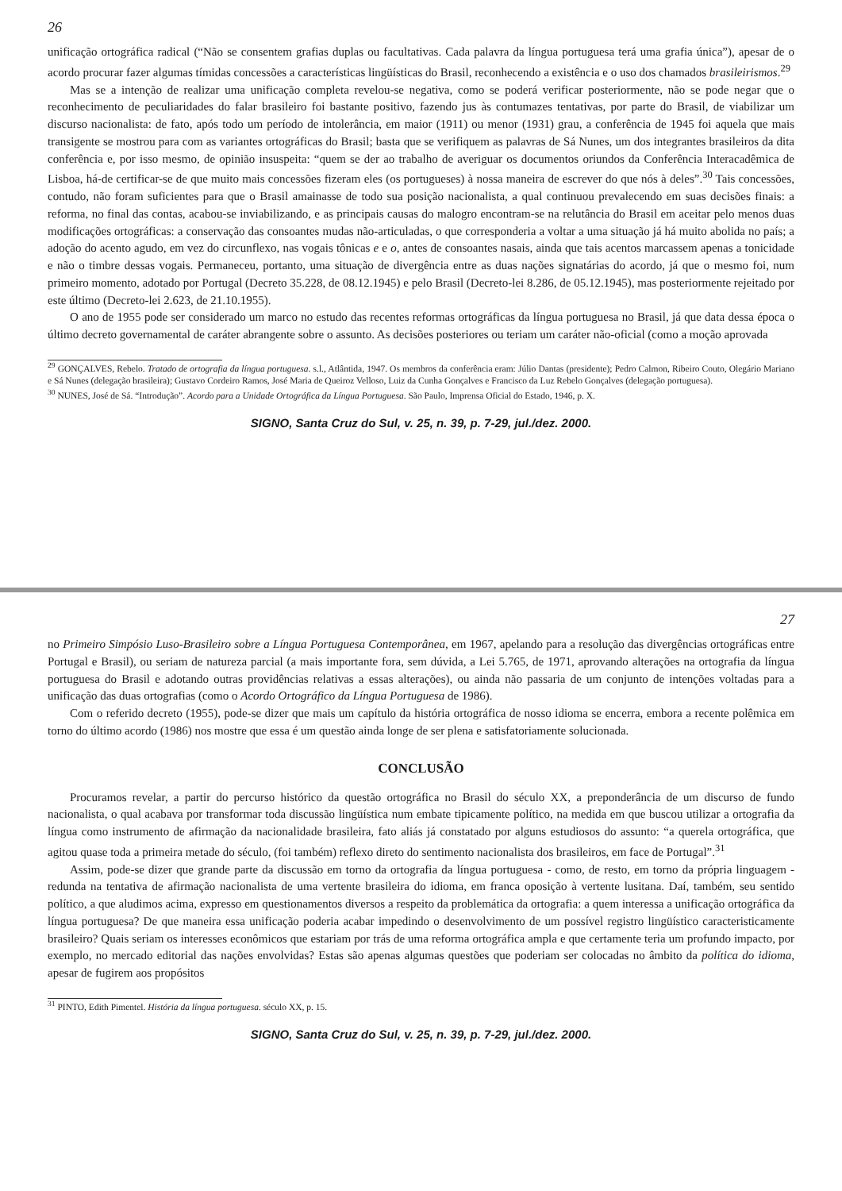26
unificação ortográfica radical (“Não se consentem grafias duplas ou facultativas. Cada palavra da língua portuguesa terá uma grafia única”), apesar de o acordo procurar fazer algumas tímidas concessões a características lingüísticas do Brasil, reconhecendo a existência e o uso dos chamados brasileirismos.<sup>29</sup>
Mas se a intenção de realizar uma unificação completa revelou-se negativa, como se poderá verificar posteriormente, não se pode negar que o reconhecimento de peculiaridades do falar brasileiro foi bastante positivo, fazendo jus às contumazes tentativas, por parte do Brasil, de viabilizar um discurso nacionalista: de fato, após todo um período de intolerância, em maior (1911) ou menor (1931) grau, a conferência de 1945 foi aquela que mais transigente se mostrou para com as variantes ortográficas do Brasil; basta que se verifiquem as palavras de Sá Nunes, um dos integrantes brasileiros da dita conferência e, por isso mesmo, de opinião insuspeita: “quem se der ao trabalho de averiguar os documentos oriundos da Conferência Interacadêmica de Lisboa, há-de certificar-se de que muito mais concessões fizeram eles (os portugueses) à nossa maneira de escrever do que nós à deles”.<sup>30</sup> Tais concessões, contudo, não foram suficientes para que o Brasil amainasse de todo sua posição nacionalista, a qual continuou prevalecendo em suas decisões finais: a reforma, no final das contas, acabou-se inviabilizando, e as principais causas do malogro encontram-se na relutância do Brasil em aceitar pelo menos duas modificações ortográficas: a conservação das consoantes mudas não-articuladas, o que corresponderia a voltar a uma situação já há muito abolida no país; a adoção do acento agudo, em vez do circunflexo, nas vogais tônicas e e o, antes de consoantes nasais, ainda que tais acentos marcassem apenas a tonicidade e não o timbre dessas vogais. Permaneceu, portanto, uma situação de divergência entre as duas nações signatárias do acordo, já que o mesmo foi, num primeiro momento, adotado por Portugal (Decreto 35.228, de 08.12.1945) e pelo Brasil (Decreto-lei 8.286, de 05.12.1945), mas posteriormente rejeitado por este último (Decreto-lei 2.623, de 21.10.1955).
O ano de 1955 pode ser considerado um marco no estudo das recentes reformas ortográficas da língua portuguesa no Brasil, já que data dessa época o último decreto governamental de caráter abrangente sobre o assunto. As decisões posteriores ou teriam um caráter não-oficial (como a moção aprovada
<sup>29</sup> GONÇALVES, Rebelo. Tratado de ortografia da língua portuguesa. s.l., Atlântida, 1947. Os membros da conferência eram: Júlio Dantas (presidente); Pedro Calmon, Ribeiro Couto, Olegário Mariano e Sá Nunes (delegação brasileira); Gustavo Cordeiro Ramos, José Maria de Queiroz Velloso, Luiz da Cunha Gonçalves e Francisco da Luz Rebelo Gonçalves (delegação portuguesa).
<sup>30</sup> NUNES, José de Sá. “Introdução”. Acordo para a Unidade Ortográfica da Língua Portuguesa. São Paulo, Imprensa Oficial do Estado, 1946, p. X.
SIGNO, Santa Cruz do Sul, v. 25, n. 39, p. 7-29, jul./dez. 2000.
27
no Primeiro Simpósio Luso-Brasileiro sobre a Língua Portuguesa Contemporânea, em 1967, apelando para a resolução das divergências ortográficas entre Portugal e Brasil), ou seriam de natureza parcial (a mais importante fora, sem dúvida, a Lei 5.765, de 1971, aprovando alterações na ortografia da língua portuguesa do Brasil e adotando outras providências relativas a essas alterações), ou ainda não passaria de um conjunto de intenções voltadas para a unificação das duas ortografias (como o Acordo Ortográfico da Língua Portuguesa de 1986).
Com o referido decreto (1955), pode-se dizer que mais um capítulo da história ortográfica de nosso idioma se encerra, embora a recente polêmica em torno do último acordo (1986) nos mostre que essa é um questão ainda longe de ser plena e satisfatoriamente solucionada.
CONCLUSÃO
Procuramos revelar, a partir do percurso histórico da questão ortográfica no Brasil do século XX, a preponderância de um discurso de fundo nacionalista, o qual acabava por transformar toda discussão lingüística num embate tipicamente político, na medida em que buscou utilizar a ortografia da língua como instrumento de afirmação da nacionalidade brasileira, fato aliás já constatado por alguns estudiosos do assunto: “a querela ortográfica, que agitou quase toda a primeira metade do século, (foi também) reflexo direto do sentimento nacionalista dos brasileiros, em face de Portugal”.<sup>31</sup>
Assim, pode-se dizer que grande parte da discussão em torno da ortografia da língua portuguesa - como, de resto, em torno da própria linguagem - redunda na tentativa de afirmação nacionalista de uma vertente brasileira do idioma, em franca oposição à vertente lusitana. Daí, também, seu sentido político, a que aludimos acima, expresso em questionamentos diversos a respeito da problemática da ortografia: a quem interessa a unificação ortográfica da língua portuguesa? De que maneira essa unificação poderia acabar impedindo o desenvolvimento de um possível registro lingüístico caracteristicamente brasileiro? Quais seriam os interesses econômicos que estariam por trás de uma reforma ortográfica ampla e que certamente teria um profundo impacto, por exemplo, no mercado editorial das nações envolvidas? Estas são apenas algumas questões que poderiam ser colocadas no âmbito da política do idioma, apesar de fugirem aos propósitos
<sup>31</sup> PINTO, Edith Pimentel. História da língua portuguesa. século XX, p. 15.
SIGNO, Santa Cruz do Sul, v. 25, n. 39, p. 7-29, jul./dez. 2000.